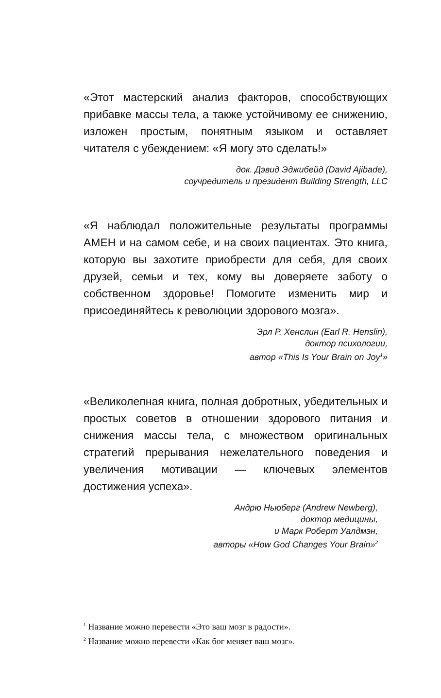«Этот мастерский анализ факторов, способствующих прибавке массы тела, а также устойчивому ее снижению, изложен простым, понятным языком и оставляет читателя с убеждением: «Я могу это сделать!»
док. Дэвид Эджибейд (David Ajibade),
соучредитель и президент Building Strength, LLC
«Я наблюдал положительные результаты программы АМЕН и на самом себе, и на своих пациентах. Это книга, которую вы захотите приобрести для себя, для своих друзей, семьи и тех, кому вы доверяете заботу о собственном здоровье! Помогите изменить мир и присоединяйтесь к революции здорового мозга».
Эрл Р. Хенслин (Earl R. Henslin),
доктор психологии,
автор «This Is Your Brain on Joy<sup>1</sup>»
«Великолепная книга, полная добротных, убедительных и простых советов в отношении здорового питания и снижения массы тела, с множеством оригинальных стратегий прерывания нежелательного поведения и увеличения мотивации — ключевых элементов достижения успеха».
Андрю Ньюберг (Andrew Newberg),
доктор медицины,
и Марк Роберт Уалдмэн,
авторы «How God Changes Your Brain»<sup>2</sup>
<sup>1</sup> Название можно перевести «Это ваш мозг в радости».
<sup>2</sup> Название можно перевести «Как бог меняет ваш мозг».